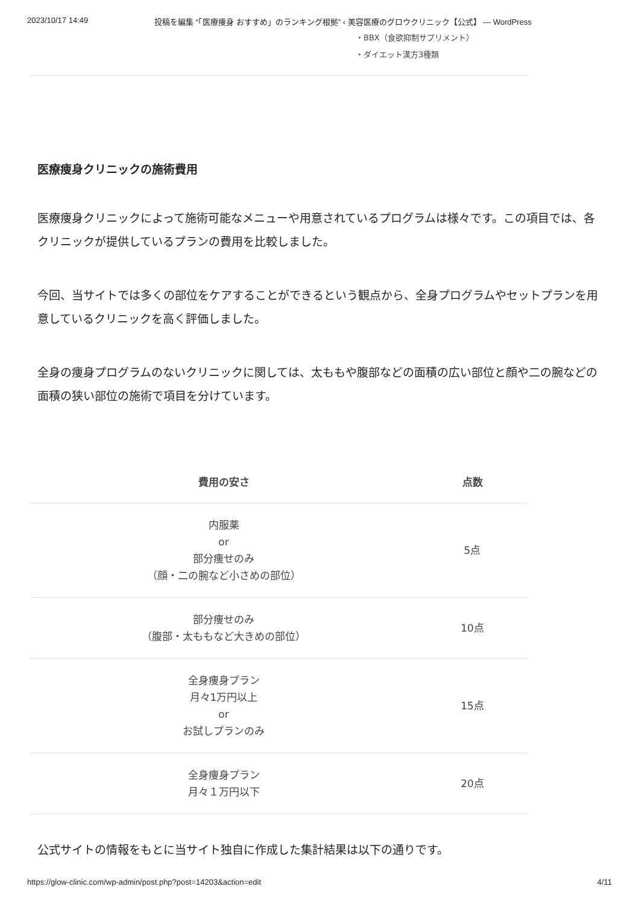2023/10/17 14:49 投稿を編集 “「医療痩身 おすすめ」のランキング根拠” ‹ 美容医療のグロウクリニック【公式】 — WordPress
・BBX（食欲抑制サプリメント）
・ダイエット漢方3種類
医療痩身クリニックの施術費用
医療痩身クリニックによって施術可能なメニューや用意されているプログラムは様々です。この項目では、各クリニックが提供しているプランの費用を比較しました。
今回、当サイトでは多くの部位をケアすることができるという観点から、全身プログラムやセットプランを用意しているクリニックを高く評価しました。
全身の痩身プログラムのないクリニックに関しては、太ももや腹部などの面積の広い部位と顔や二の腕などの面積の狭い部位の施術で項目を分けています。
| 費用の安さ | 点数 |
| --- | --- |
| 内服薬 or 部分痩せのみ （顔・二の腕など小さめの部位） | 5点 |
| 部分痩せのみ （腹部・太ももなど大きめの部位） | 10点 |
| 全身痩身プラン 月々1万円以上 or お試しプランのみ | 15点 |
| 全身痩身プラン 月々１万円以下 | 20点 |
公式サイトの情報をもとに当サイト独自に作成した集計結果は以下の通りです。
https://glow-clinic.com/wp-admin/post.php?post=14203&action=edit 4/11